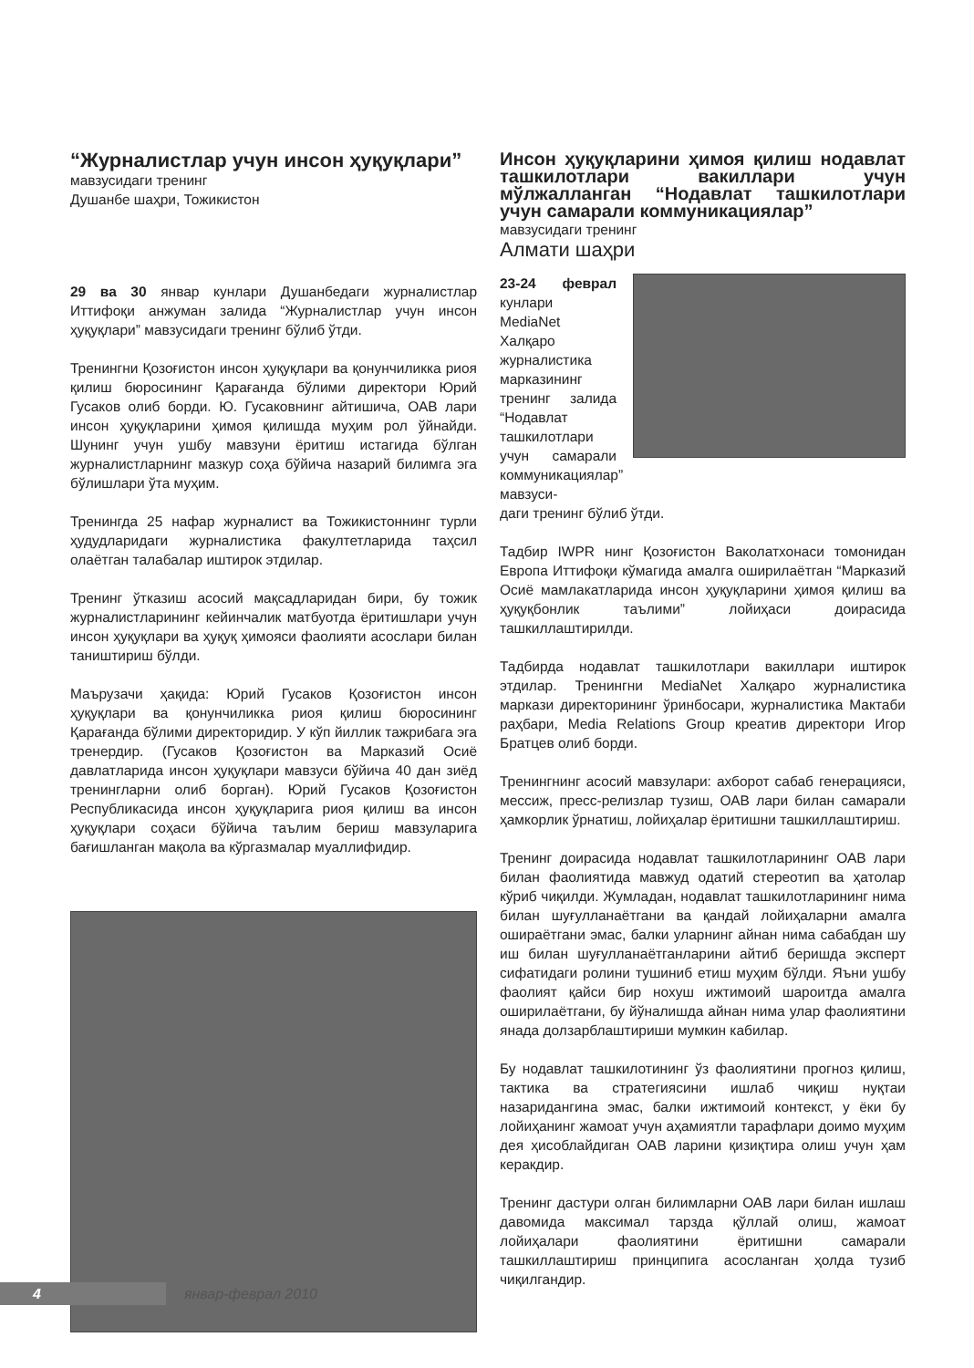“Журналистлар учун инсон ҳуқуқлари”
мавзусидаги тренинг
Душанбе шаҳри, Тожикистон
29 ва 30 январ кунлари Душанбедаги журналистлар Иттифоқи анжуман залида “Журналистлар учун инсон ҳуқуқлари” мавзусидаги тренинг бўлиб ўтди.
Тренингни Қозоғистон инсон ҳуқуқлари ва қонунчиликка риоя қилиш бюросининг Қарағанда бўлими директори Юрий Гусаков олиб борди. Ю. Гусаковнинг айтишича, ОАВ лари инсон ҳуқуқларини ҳимоя қилишда муҳим рол ўйнайди. Шунинг учун ушбу мавзуни ёритиш истагида бўлган журналистларнинг мазкур соҳа бўйича назарий билимга эга бўлишлари ўта муҳим.
Тренингда 25 нафар журналист ва Тожикистоннинг турли ҳудудларидаги журналистика факултетларида таҳсил олаётган талабалар иштирок этдилар.
Тренинг ўтказиш асосий мақсадларидан бири, бу тожик журналистларининг кейинчалик матбуотда ёритишлари учун инсон ҳуқуқлари ва ҳуқуқ ҳимояси фаолияти асослари билан таништириш бўлди.
Маърузачи ҳақида: Юрий Гусаков Қозоғистон инсон ҳуқуқлари ва қонунчиликка риоя қилиш бюросининг Қарағанда бўлими директоридир. У кўп йиллик тажрибага эга тренердир. (Гусаков Қозоғистон ва Марказий Осиё давлатларида инсон ҳуқуқлари мавзуси бўйича 40 дан зиёд тренингларни олиб борган). Юрий Гусаков Қозоғистон Республикасида инсон ҳуқуқларига риоя қилиш ва инсон ҳуқуқлари соҳаси бўйича таълим бериш мавзуларига бағишланган мақола ва кўргазмалар муаллифидир.
Инсон ҳуқуқларини ҳимоя қилиш нодавлат ташкилотлари вакиллари учун мўлжалланган “Нодавлат ташкилотлари учун самарали коммуникациялар”
мавзусидаги тренинг
Алмати шаҳри
23-24 феврал кунлари MediaNet Халқаро журналистика марказининг тренинг залида “Нодавлат ташкилотлари учун самарали коммуникациялар” мавзуси-
даги тренинг бўлиб ўтди.
Тадбир IWPR нинг Қозоғистон Ваколатхонаси томонидан Европа Иттифоқи кўмагида амалга оширилаётган “Марказий Осиё мамлакатларида инсон ҳуқуқларини ҳимоя қилиш ва ҳуқуқбонлик таълими” лойиҳаси доирасида ташкиллаштирилди.
Тадбирда нодавлат ташкилотлари вакиллари иштирок этдилар. Тренингни MediaNet Халқаро журналистика маркази директорининг ўринбосари, журналистика Мактаби раҳбари, Media Relations Group креатив директори Игор Братцев олиб борди.
Тренингнинг асосий мавзулари: ахборот сабаб генерацияси, мессиж, пресс-релизлар тузиш, ОАВ лари билан самарали ҳамкорлик ўрнатиш, лойиҳалар ёритишни ташкиллаштириш.
Тренинг доирасида нодавлат ташкилотларининг ОАВ лари билан фаолиятида мавжуд одатий стереотип ва ҳатолар кўриб чиқилди. Жумладан, нодавлат ташкилотларининг нима билан шуғулланаётгани ва қандай лойиҳаларни амалга ошираётгани эмас, балки уларнинг айнан нима сабабдан шу иш билан шуғулланаётганларини айтиб беришда эксперт сифатидаги ролини тушиниб етиш муҳим бўлди. Яъни ушбу фаолият қайси бир нохуш ижтимоий шароитда амалга оширилаётгани, бу йўналишда айнан нима улар фаолиятини янада долзарблаштириши мумкин кабилар.
Бу нодавлат ташкилотининг ўз фаолиятини прогноз қилиш, тактика ва стратегиясини ишлаб чиқиш нуқтаи назаридангина эмас, балки ижтимоий контекст, у ёки бу лойиҳанинг жамоат учун аҳамиятли тарафлари доимо муҳим дея ҳисоблайдиган ОАВ ларини қизиқтира олиш учун ҳам керакдир.
Тренинг дастури олган билимларни ОАВ лари билан ишлаш давомида максимал тарзда қўллай олиш, жамоат лойиҳалари фаолиятини ёритишни самарали ташкиллаштириш принципига асосланган ҳолда тузиб чиқилгандир.
4
январ-феврал 2010